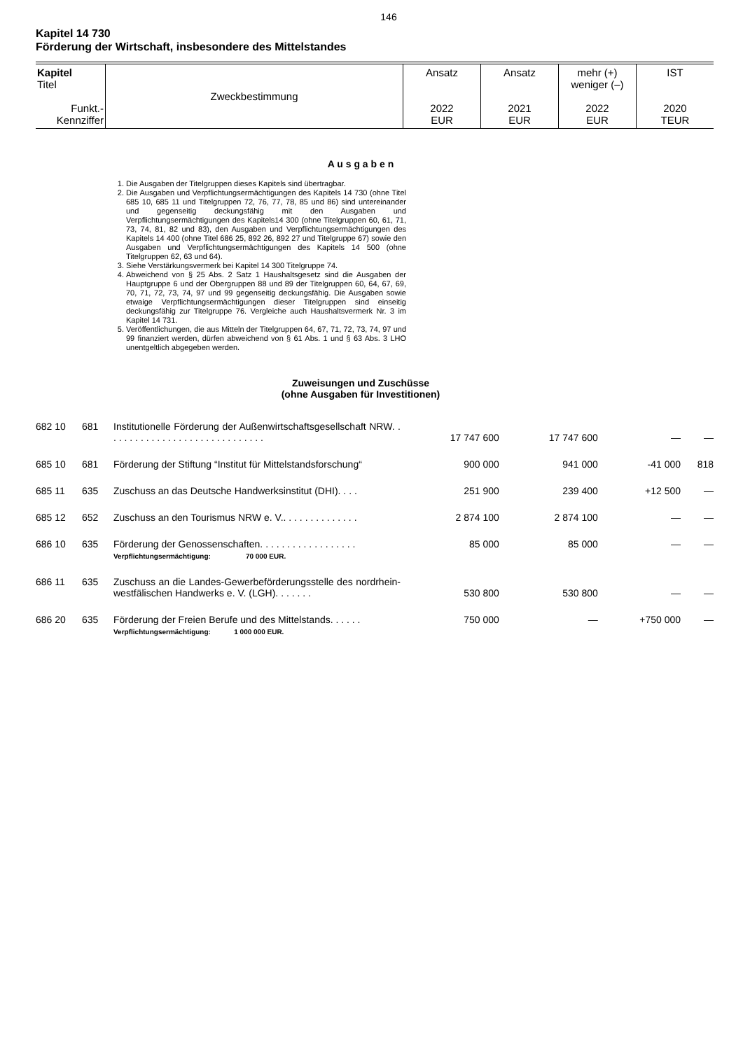146
Kapitel 14 730
Förderung der Wirtschaft, insbesondere des Mittelstandes
| Kapitel Titel Funkt.- Kennziffer | Zweckbestimmung | Ansatz 2022 EUR | Ansatz 2021 EUR | mehr (+) weniger (–) 2022 EUR | IST 2020 TEUR |
A u s g a b e n
1. Die Ausgaben der Titelgruppen dieses Kapitels sind übertragbar.
2. Die Ausgaben und Verpflichtungsermächtigungen des Kapitels 14 730 (ohne Titel 685 10, 685 11 und Titelgruppen 72, 76, 77, 78, 85 und 86) sind untereinander und gegenseitig deckungsfähig mit den Ausgaben und Verpflichtungsermächtigungen des Kapitels14 300 (ohne Titelgruppen 60, 61, 71, 73, 74, 81, 82 und 83), den Ausgaben und Verpflichtungsermächtigungen des Kapitels 14 400 (ohne Titel 686 25, 892 26, 892 27 und Titelgruppe 67) sowie den Ausgaben und Verpflichtungsermächtigungen des Kapitels 14 500 (ohne Titelgruppen 62, 63 und 64).
3. Siehe Verstärkungsvermerk bei Kapitel 14 300 Titelgruppe 74.
4. Abweichend von § 25 Abs. 2 Satz 1 Haushaltsgesetz sind die Ausgaben der Hauptgruppe 6 und der Obergruppen 88 und 89 der Titelgruppen 60, 64, 67, 69, 70, 71, 72, 73, 74, 97 und 99 gegenseitig deckungsfähig. Die Ausgaben sowie etwaige Verpflichtungsermächtigungen dieser Titelgruppen sind einseitig deckungsfähig zur Titelgruppe 76. Vergleiche auch Haushaltsvermerk Nr. 3 im Kapitel 14 731.
5. Veröffentlichungen, die aus Mitteln der Titelgruppen 64, 67, 71, 72, 73, 74, 97 und 99 finanziert werden, dürfen abweichend von § 61 Abs. 1 und § 63 Abs. 3 LHO unentgeltlich abgegeben werden.
Zuweisungen und Zuschüsse
(ohne Ausgaben für Investitionen)
| 682 10 | 681 | Institutionelle Förderung der Außenwirtschaftsgesellschaft NRW. . . . . . . . . . . . . . . . . . . . . . . . . . . . . . | 17 747 600 | 17 747 600 | — | — |
| 685 10 | 681 | Förderung der Stiftung “Institut für Mittelstandsforschung“ | 900 000 | 941 000 | -41 000 | 818 |
| 685 11 | 635 | Zuschuss an das Deutsche Handwerksinstitut (DHI). . . . | 251 900 | 239 400 | +12 500 | — |
| 685 12 | 652 | Zuschuss an den Tourismus NRW e. V.. . . . . . . . . . . . . . | 2 874 100 | 2 874 100 | — | — |
| 686 10 | 635 | Förderung der Genossenschaften. . . . . . . . . . . . . . . . . . Verpflichtungsermächtigung: 70 000 EUR. | 85 000 | 85 000 | — | — |
| 686 11 | 635 | Zuschuss an die Landes-Gewerbeförderungsstelle des nordrhein-westfälischen Handwerks e. V. (LGH). . . . . . . | 530 800 | 530 800 | — | — |
| 686 20 | 635 | Förderung der Freien Berufe und des Mittelstands. . . . . . Verpflichtungsermächtigung: 1 000 000 EUR. | 750 000 | — | +750 000 | — |